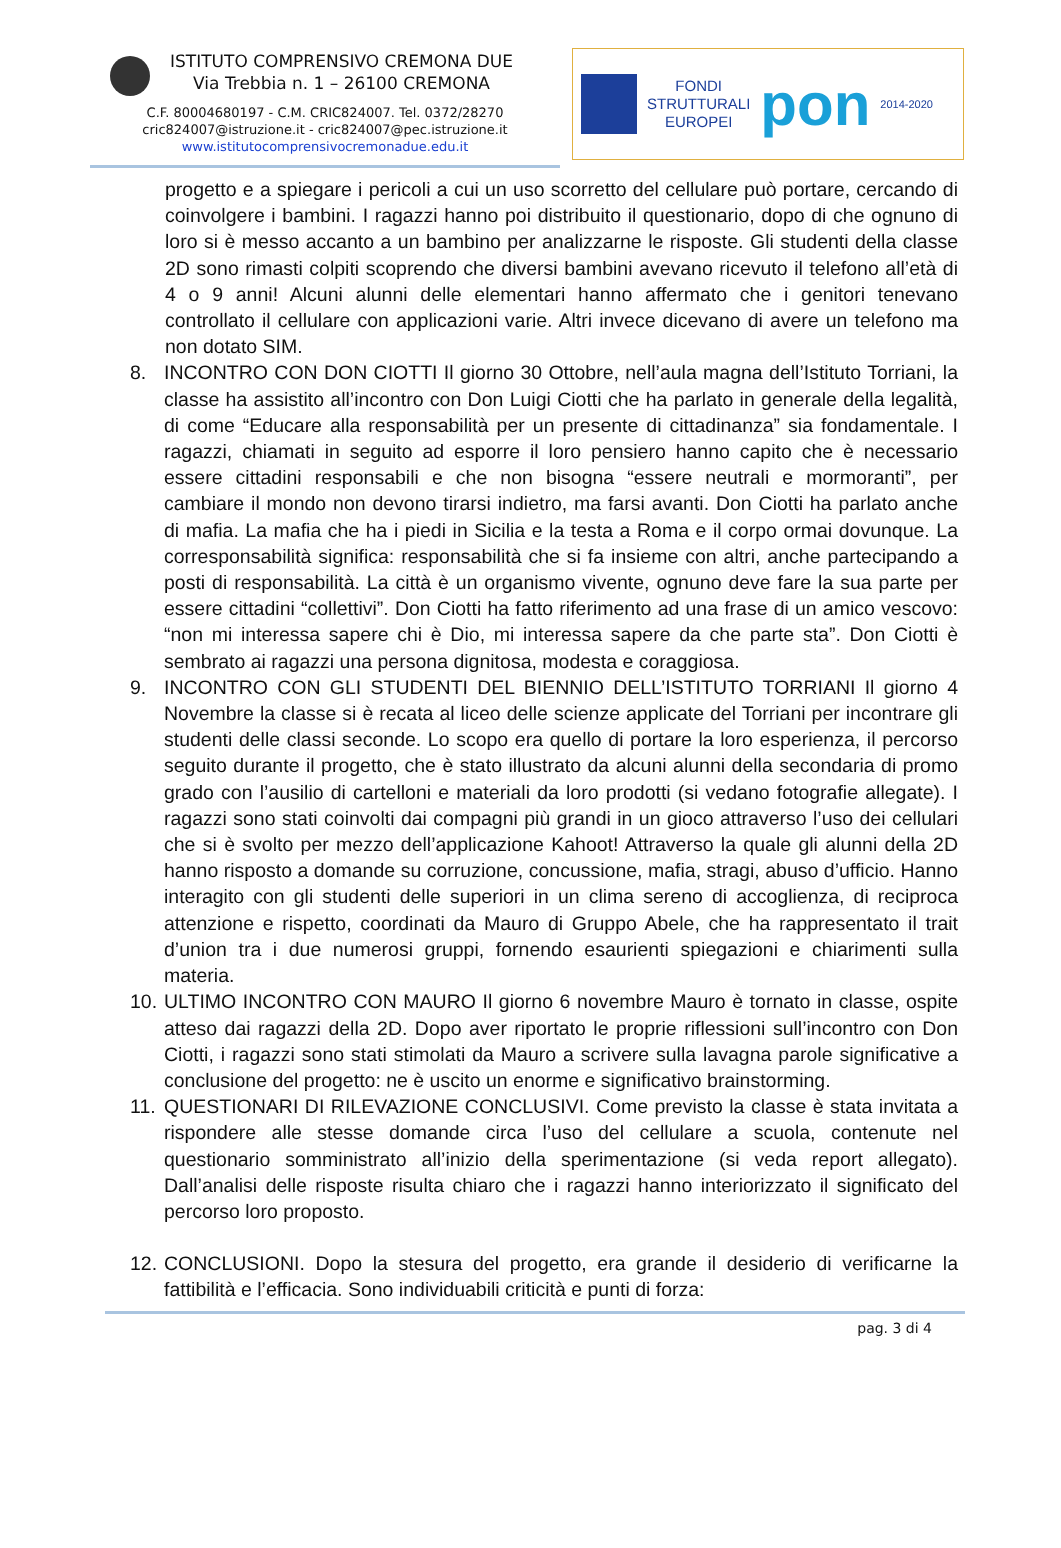ISTITUTO COMPRENSIVO CREMONA DUE
Via Trebbia n. 1 – 26100 CREMONA
C.F. 80004680197 - C.M. CRIC824007. Tel. 0372/28270
cric824007@istruzione.it - cric824007@pec.istruzione.it
www.istitutocomprensivocremonadue.edu.it
FONDI
STRUTTURALI
EUROPEI
pon
2014-2020
progetto e a spiegare i pericoli a cui un uso scorretto del cellulare può portare, cercando di coinvolgere i bambini. I ragazzi hanno poi distribuito il questionario, dopo di che ognuno di loro si è messo accanto a un bambino per analizzarne le risposte. Gli studenti della classe 2D sono rimasti colpiti scoprendo che diversi bambini avevano ricevuto il telefono all’età di 4 o 9 anni! Alcuni alunni delle elementari hanno affermato che i genitori tenevano controllato il cellulare con applicazioni varie. Altri invece dicevano di avere un telefono ma non dotato SIM.
8. INCONTRO CON DON CIOTTI Il giorno 30 Ottobre, nell’aula magna dell’Istituto Torriani, la classe ha assistito all’incontro con Don Luigi Ciotti che ha parlato in generale della legalità, di come “Educare alla responsabilità per un presente di cittadinanza” sia fondamentale. I ragazzi, chiamati in seguito ad esporre il loro pensiero hanno capito che è necessario essere cittadini responsabili e che non bisogna “essere neutrali e mormoranti”, per cambiare il mondo non devono tirarsi indietro, ma farsi avanti. Don Ciotti ha parlato anche di mafia. La mafia che ha i piedi in Sicilia e la testa a Roma e il corpo ormai dovunque. La corresponsabilità significa: responsabilità che si fa insieme con altri, anche partecipando a posti di responsabilità. La città è un organismo vivente, ognuno deve fare la sua parte per essere cittadini “collettivi”. Don Ciotti ha fatto riferimento ad una frase di un amico vescovo: “non mi interessa sapere chi è Dio, mi interessa sapere da che parte sta”. Don Ciotti è sembrato ai ragazzi una persona dignitosa, modesta e coraggiosa.
9. INCONTRO CON GLI STUDENTI DEL BIENNIO DELL’ISTITUTO TORRIANI Il giorno 4 Novembre la classe si è recata al liceo delle scienze applicate del Torriani per incontrare gli studenti delle classi seconde. Lo scopo era quello di portare la loro esperienza, il percorso seguito durante il progetto, che è stato illustrato da alcuni alunni della secondaria di promo grado con l’ausilio di cartelloni e materiali da loro prodotti (si vedano fotografie allegate). I ragazzi sono stati coinvolti dai compagni più grandi in un gioco attraverso l’uso dei cellulari che si è svolto per mezzo dell’applicazione Kahoot! Attraverso la quale gli alunni della 2D hanno risposto a domande su corruzione, concussione, mafia, stragi, abuso d’ufficio. Hanno interagito con gli studenti delle superiori in un clima sereno di accoglienza, di reciproca attenzione e rispetto, coordinati da Mauro di Gruppo Abele, che ha rappresentato il trait d’union tra i due numerosi gruppi, fornendo esaurienti spiegazioni e chiarimenti sulla materia.
10. ULTIMO INCONTRO CON MAURO Il giorno 6 novembre Mauro è tornato in classe, ospite atteso dai ragazzi della 2D. Dopo aver riportato le proprie riflessioni sull’incontro con Don Ciotti, i ragazzi sono stati stimolati da Mauro a scrivere sulla lavagna parole significative a conclusione del progetto: ne è uscito un enorme e significativo brainstorming.
11. QUESTIONARI DI RILEVAZIONE CONCLUSIVI. Come previsto la classe è stata invitata a rispondere alle stesse domande circa l’uso del cellulare a scuola, contenute nel questionario somministrato all’inizio della sperimentazione (si veda report allegato). Dall’analisi delle risposte risulta chiaro che i ragazzi hanno interiorizzato il significato del percorso loro proposto.
12. CONCLUSIONI. Dopo la stesura del progetto, era grande il desiderio di verificarne la fattibilità e l’efficacia. Sono individuabili criticità e punti di forza:
pag. 3 di 4